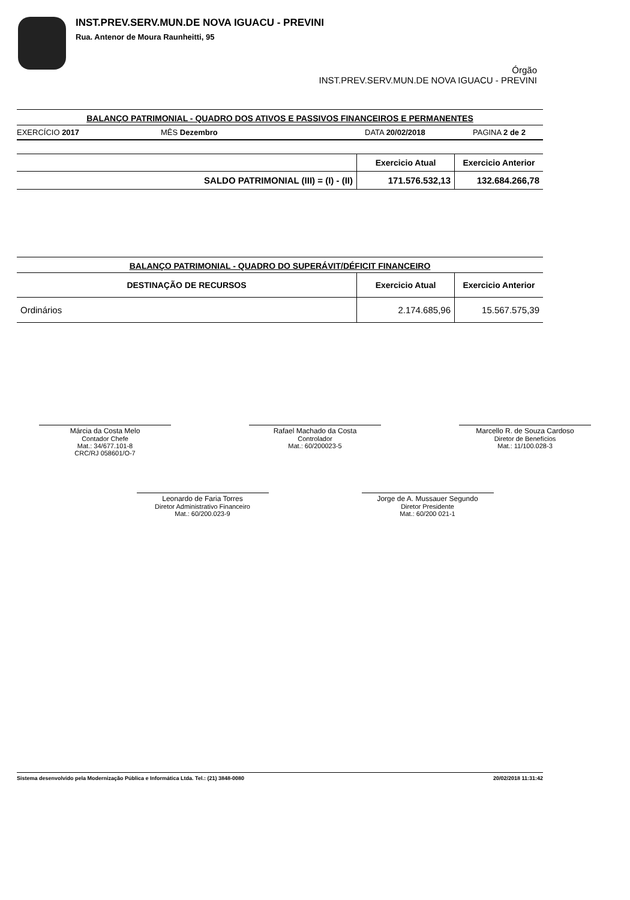INST.PREV.SERV.MUN.DE NOVA IGUACU - PREVINI
Rua. Antenor de Moura Raunheitti, 95
Órgão
INST.PREV.SERV.MUN.DE NOVA IGUACU - PREVINI
BALANÇO PATRIMONIAL - QUADRO DOS ATIVOS E PASSIVOS FINANCEIROS E PERMANENTES
EXERCÍCIO 2017 MÊS Dezembro DATA 20/02/2018 PAGINA 2 de 2
| | Exercicio Atual | Exercicio Anterior |
| --- | --- | --- |
| SALDO PATRIMONIAL (III) = (I) - (II) | 171.576.532,13 | 132.684.266,78 |
BALANÇO PATRIMONIAL - QUADRO DO SUPERÁVIT/DÉFICIT FINANCEIRO
| DESTINAÇÃO DE RECURSOS | Exercicio Atual | Exercicio Anterior |
| --- | --- | --- |
| Ordinários | 2.174.685,96 | 15.567.575,39 |
Márcia da Costa Melo
Contador Chefe
Mat.: 34/677.101-8
CRC/RJ 058601/O-7
Rafael Machado da Costa
Controlador
Mat.: 60/200023-5
Marcello R. de Souza Cardoso
Diretor de Benefícios
Mat.: 11/100.028-3
Leonardo de Faria Torres
Diretor Administrativo Financeiro
Mat.: 60/200.023-9
Jorge de A. Mussauer Segundo
Diretor Presidente
Mat.: 60/200 021-1
Sistema desenvolvido pela Modernização Pública e Informática Ltda. Tel.: (21) 3848-0080 20/02/2018 11:31:42